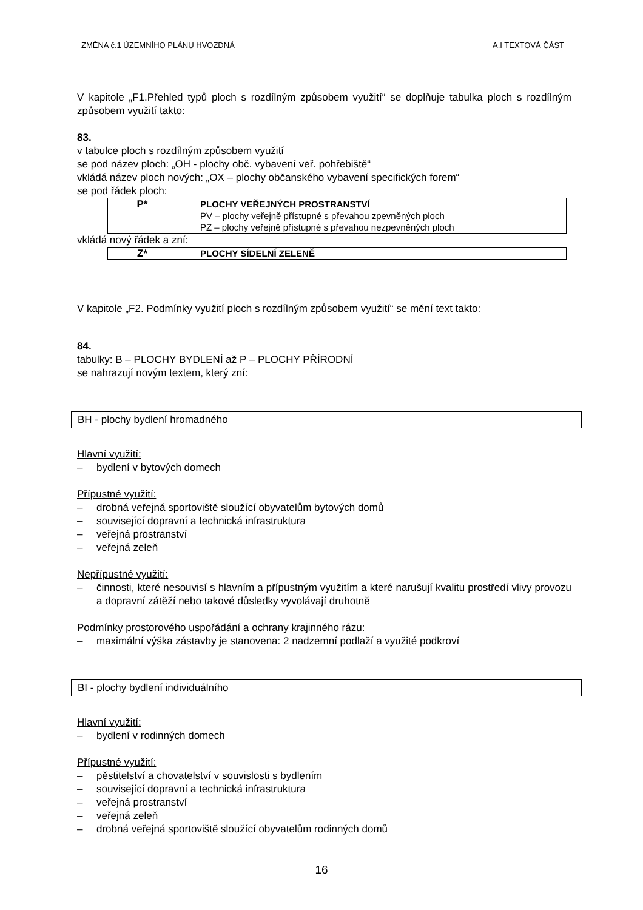ZMĚNA č.1 ÚZEMNÍHO PLÁNU HVOZDNÁ A.I TEXTOVÁ ČÁST
V kapitole „F1.Přehled typů ploch s rozdílným způsobem využití“ se doplňuje tabulka ploch s rozdílným způsobem využití takto:
83.
v tabulce ploch s rozdílným způsobem využití
se pod název ploch: „OH - plochy obč. vybavení veř. pohřebiště“
vkládá název ploch nových: „OX – plochy občanského vybavení specifických forem“
se pod řádek ploch:
| P* | PLOCHY VEŘEJNÝCH PROSTRANSTVÍ PV – plochy veřejně přístupné s převahou zpevněných ploch PZ – plochy veřejně přístupné s převahou nezpevněných ploch |
vkládá nový řádek a zní:
| Z* | PLOCHY SÍDELNÍ ZELENĚ |
V kapitole „F2. Podmínky využití ploch s rozdílným způsobem využití“ se mění text takto:
84.
tabulky: B – PLOCHY BYDLENÍ až P – PLOCHY PŘÍRODNÍ
se nahrazují novým textem, který zní:
BH - plochy bydlení hromadného
Hlavní využití:
– bydlení v bytových domech
Přípustné využití:
– drobná veřejná sportoviště sloužící obyvatelům bytových domů
– související dopravní a technická infrastruktura
– veřejná prostranství
– veřejná zeleň
Nepřípustné využití:
– činnosti, které nesouvisí s hlavním a přípustným využitím a které narušují kvalitu prostředí vlivy provozu a dopravní zátěží nebo takové důsledky vyvolávají druhotně
Podmínky prostorového uspořádání a ochrany krajinného rázu:
– maximální výška zástavby je stanovena: 2 nadzemní podlaží a využité podkroví
BI - plochy bydlení individuálního
Hlavní využití:
– bydlení v rodinných domech
Přípustné využití:
– pěstitelství a chovatelství v souvislosti s bydlením
– související dopravní a technická infrastruktura
– veřejná prostranství
– veřejná zeleň
– drobná veřejná sportoviště sloužící obyvatelům rodinných domů
16